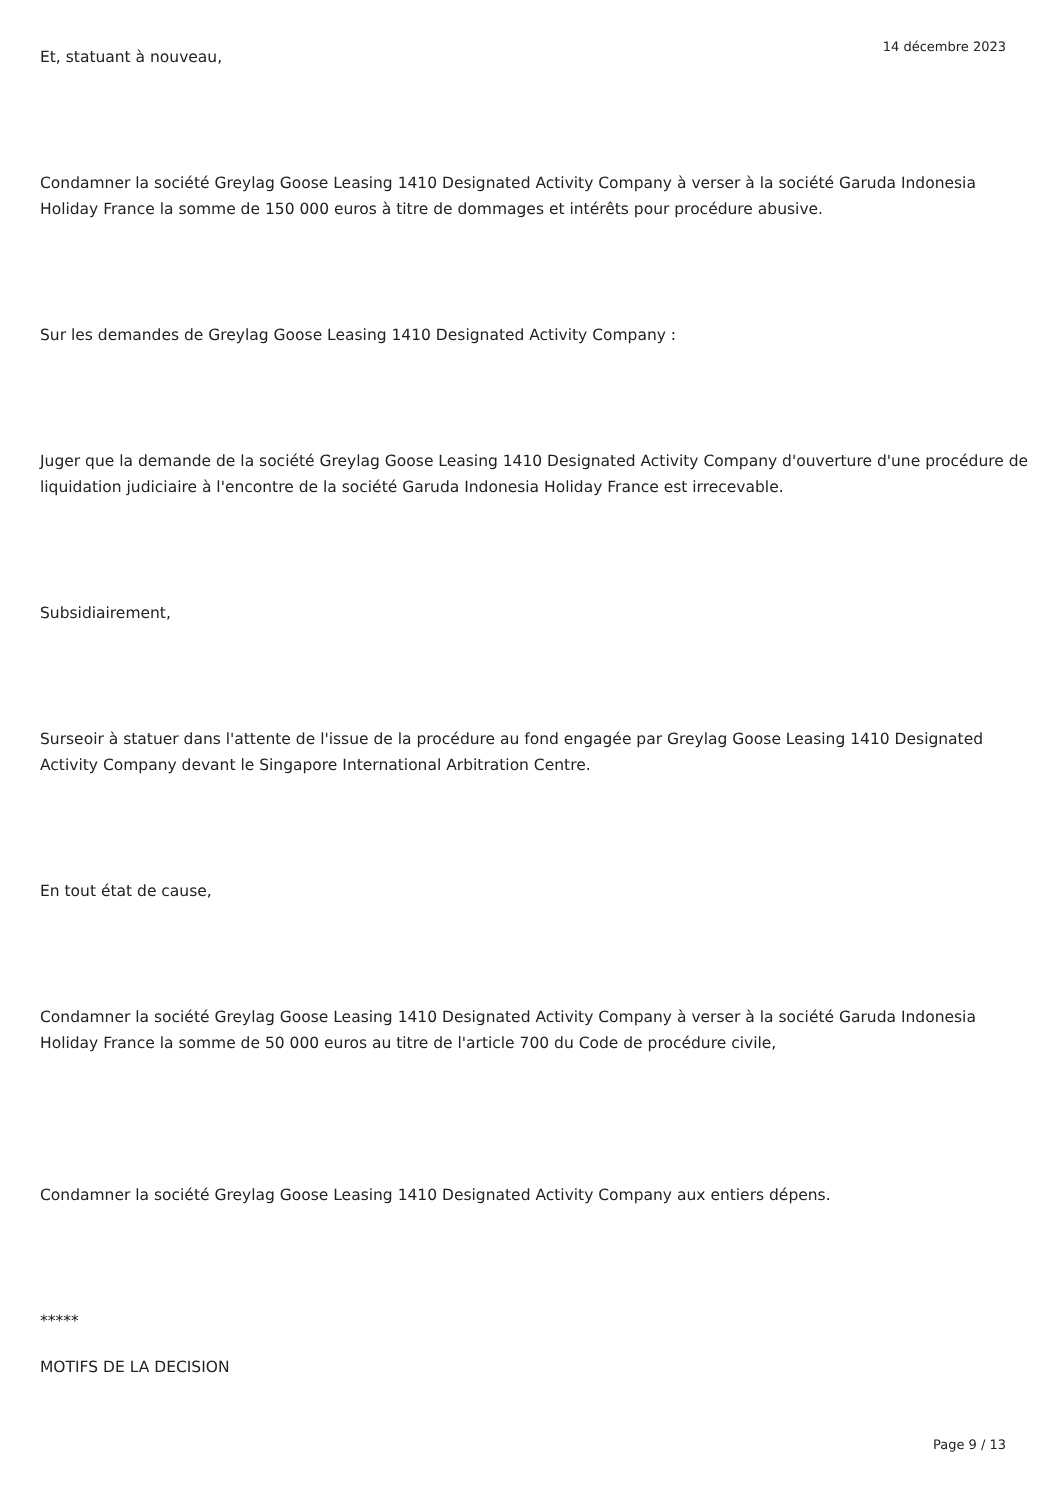Et, statuant à nouveau,
Condamner la société Greylag Goose Leasing 1410 Designated Activity Company à verser à la société Garuda Indonesia Holiday France la somme de 150 000 euros à titre de dommages et intérêts pour procédure abusive.
Sur les demandes de Greylag Goose Leasing 1410 Designated Activity Company :
Juger que la demande de la société Greylag Goose Leasing 1410 Designated Activity Company d'ouverture d'une procédure de liquidation judiciaire à l'encontre de la société Garuda Indonesia Holiday France est irrecevable.
Subsidiairement,
Surseoir à statuer dans l'attente de l'issue de la procédure au fond engagée par Greylag Goose Leasing 1410 Designated Activity Company devant le Singapore International Arbitration Centre.
En tout état de cause,
Condamner la société Greylag Goose Leasing 1410 Designated Activity Company à verser à la société Garuda Indonesia Holiday France la somme de 50 000 euros au titre de l'article 700 du Code de procédure civile,
Condamner la société Greylag Goose Leasing 1410 Designated Activity Company aux entiers dépens.
*****
MOTIFS DE LA DECISION
14 décembre 2023
Page 9 / 13